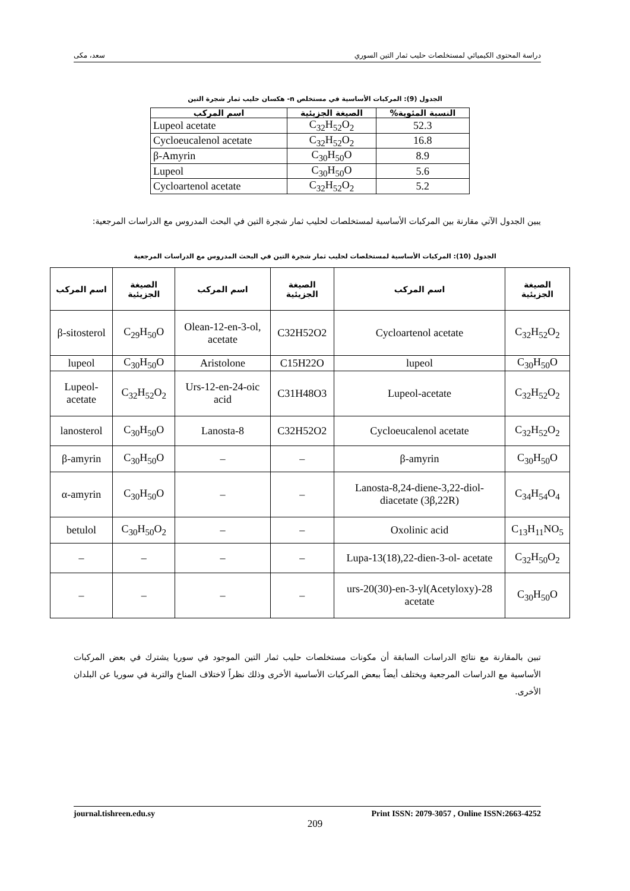دراسة المحتوى الكيميائي لمستخلصات حليب ثمار التين السوري سعد، مكى
الجدول (9): المركبات الأساسية في مستخلص n- هكسان حليب ثمار شجرة التين
| النسبة المئوية% | الصيغة الجزيئية | اسم المركب |
| --- | --- | --- |
| 52.3 | C<sub>32</sub>H<sub>52</sub>O<sub>2</sub> | Lupeol acetate |
| 16.8 | C<sub>32</sub>H<sub>52</sub>O<sub>2</sub> | Cycloeucalenol acetate |
| 8.9 | C<sub>30</sub>H<sub>50</sub>O | β-Amyrin |
| 5.6 | C<sub>30</sub>H<sub>50</sub>O | Lupeol |
| 5.2 | C<sub>32</sub>H<sub>52</sub>O<sub>2</sub> | Cycloartenol acetate |
يبين الجدول الآتي مقارنة بين المركبات الأساسية لمستخلصات لحليب ثمار شجرة التين في البحث المدروس مع الدراسات المرجعية:
الجدول (10): المركبات الأساسية لمستخلصات لحليب ثمار شجرة التين في البحث المدروس مع الدراسات المرجعية
| الصيغة الجزيئية | اسم المركب | الصيغة الجزيئية | اسم المركب | الصيغة الجزيئية | اسم المركب |
| --- | --- | --- | --- | --- | --- |
| C<sub>32</sub>H<sub>52</sub>O<sub>2</sub> | Cycloartenol acetate | C32H52O2 | Olean-12-en-3-ol, acetate | C<sub>29</sub>H<sub>50</sub>O | β-sitosterol |
| C<sub>30</sub>H<sub>50</sub>O | lupeol | C15H22O | Aristolone | C<sub>30</sub>H<sub>50</sub>O | lupeol |
| C<sub>32</sub>H<sub>52</sub>O<sub>2</sub> | Lupeol-acetate | C31H48O3 | Urs-12-en-24-oic acid | C<sub>32</sub>H<sub>52</sub>O<sub>2</sub> | Lupeol-acetate |
| C<sub>32</sub>H<sub>52</sub>O<sub>2</sub> | Cycloeucalenol acetate | C32H52O2 | Lanosta-8 | C<sub>30</sub>H<sub>50</sub>O | lanosterol |
| C<sub>30</sub>H<sub>50</sub>O | β-amyrin | – | – | C<sub>30</sub>H<sub>50</sub>O | β-amyrin |
| C<sub>34</sub>H<sub>54</sub>O<sub>4</sub> | Lanosta-8,24-diene-3,22-diol-diacetate (3β,22R) | – | – | C<sub>30</sub>H<sub>50</sub>O | α-amyrin |
| C<sub>13</sub>H<sub>11</sub>NO<sub>5</sub> | Oxolinic acid | – | – | C<sub>30</sub>H<sub>50</sub>O<sub>2</sub> | betulol |
| C<sub>32</sub>H<sub>50</sub>O<sub>2</sub> | Lupa-13(18),22-dien-3-ol- acetate | – | – | – | – |
| C<sub>30</sub>H<sub>50</sub>O | 28-(Acetyloxy)urs-20(30)-en-3-yl acetate | – | – | – | – |
تبين بالمقارنة مع نتائج الدراسات السابقة أن مكونات مستخلصات حليب ثمار التين الموجود في سوريا يشترك في بعض المركبات الأساسية مع الدراسات المرجعية ويختلف أيضاً ببعض المركبات الأساسية الأخرى وذلك نظراً لاختلاف المناخ والتربة في سوريا عن البلدان الأخرى.
journal.tishreen.edu.sy Print ISSN: 2079-3057 , Online ISSN:2663-4252
209